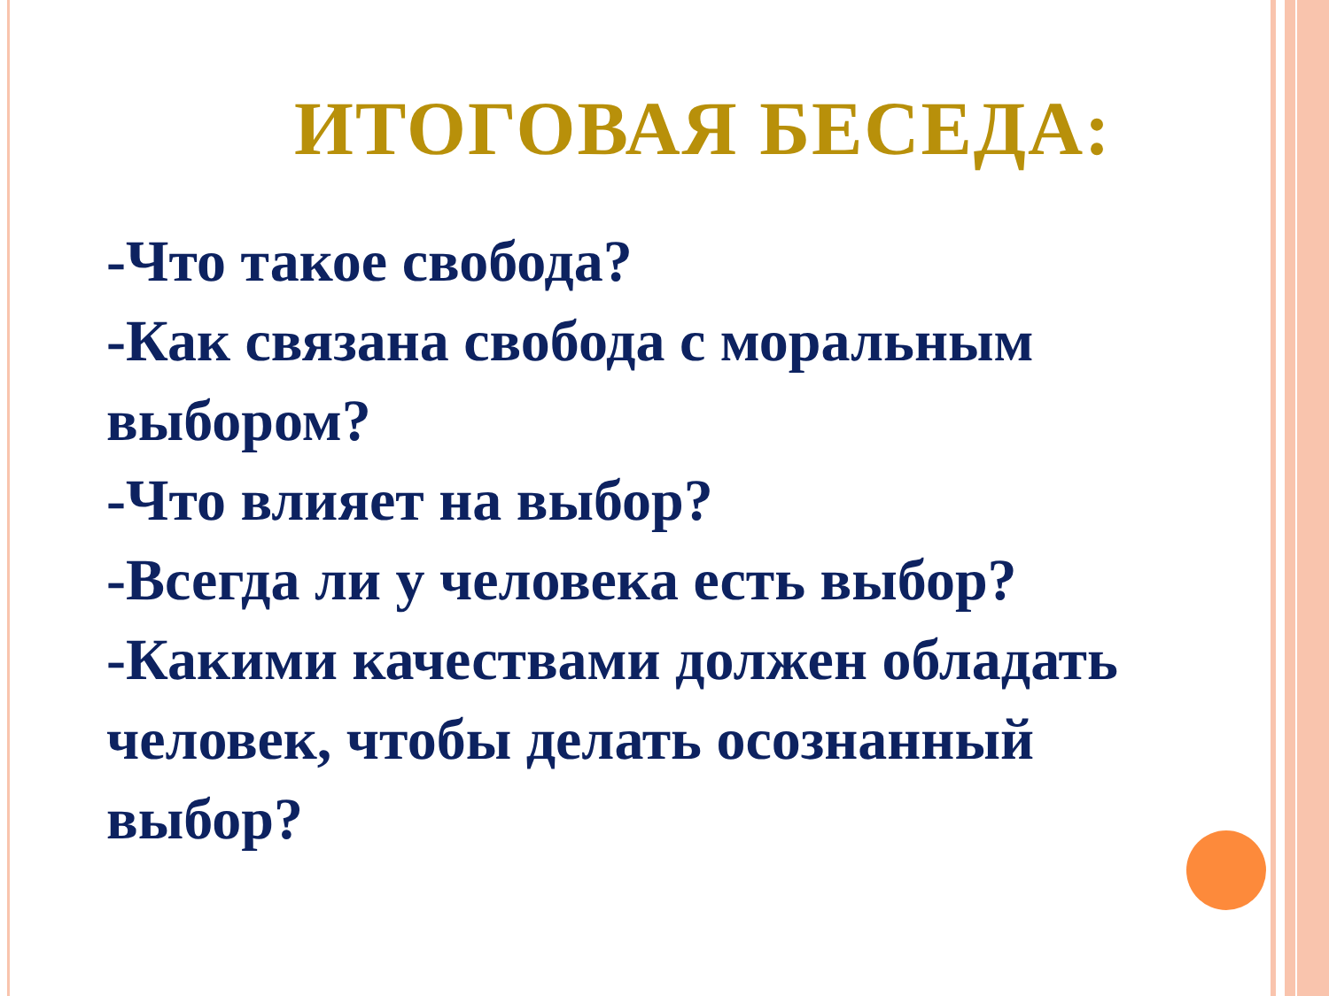ИТОГОВАЯ БЕСЕДА:
-Что такое свобода?
-Как связана свобода с моральным выбором?
-Что влияет на выбор?
-Всегда ли у человека есть выбор?
-Какими качествами должен обладать человек, чтобы делать осознанный выбор?